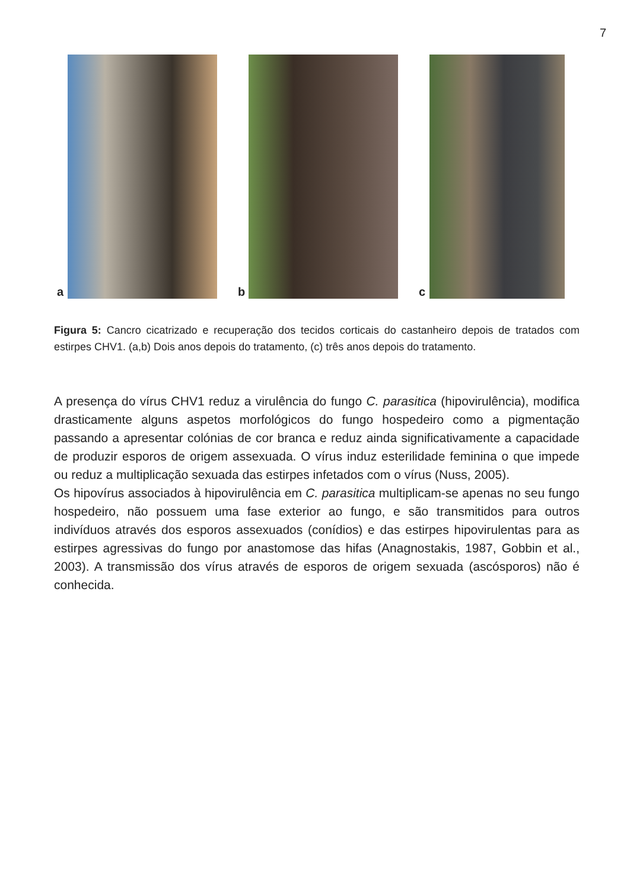7
a b c
Figura 5: Cancro cicatrizado e recuperação dos tecidos corticais do castanheiro depois de tratados com estirpes CHV1. (a,b) Dois anos depois do tratamento, (c) três anos depois do tratamento.
A presença do vírus CHV1 reduz a virulência do fungo C. parasitica (hipovirulência), modifica drasticamente alguns aspetos morfológicos do fungo hospedeiro como a pigmentação passando a apresentar colónias de cor branca e reduz ainda significativamente a capacidade de produzir esporos de origem assexuada. O vírus induz esterilidade feminina o que impede ou reduz a multiplicação sexuada das estirpes infetados com o vírus (Nuss, 2005).
Os hipovírus associados à hipovirulência em C. parasitica multiplicam-se apenas no seu fungo hospedeiro, não possuem uma fase exterior ao fungo, e são transmitidos para outros indivíduos através dos esporos assexuados (conídios) e das estirpes hipovirulentas para as estirpes agressivas do fungo por anastomose das hifas (Anagnostakis, 1987, Gobbin et al., 2003). A transmissão dos vírus através de esporos de origem sexuada (ascósporos) não é conhecida.